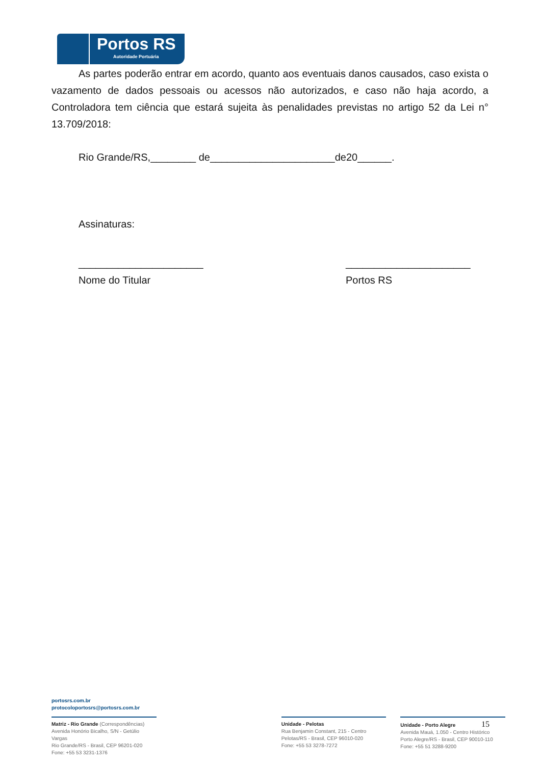Portos RS
Autoridade Portuária
As partes poderão entrar em acordo, quanto aos eventuais danos causados, caso exista o vazamento de dados pessoais ou acessos não autorizados, e caso não haja acordo, a Controladora tem ciência que estará sujeita às penalidades previstas no artigo 52 da Lei n° 13.709/2018:
Rio Grande/RS,________ de______________________de20______.
Assinaturas:
______________________
Nome do Titular
______________________
Portos RS
portosrs.com.br
protocoloportosrs@portosrs.com.br
Matriz - Rio Grande (Correspondências)
Avenida Honório Bicalho, S/N - Getúlio Vargas
Rio Grande/RS - Brasil, CEP 96201-020
Fone: +55 53 3231-1376
Unidade - Pelotas
Rua Benjamin Constant, 215 - Centro
Pelotas/RS - Brasil, CEP 96010-020
Fone: +55 53 3278-7272
Unidade - Porto Alegre 15
Avenida Mauá, 1.050 - Centro Histórico
Porto Alegre/RS - Brasil, CEP 90010-110
Fone: +55 51 3288-9200